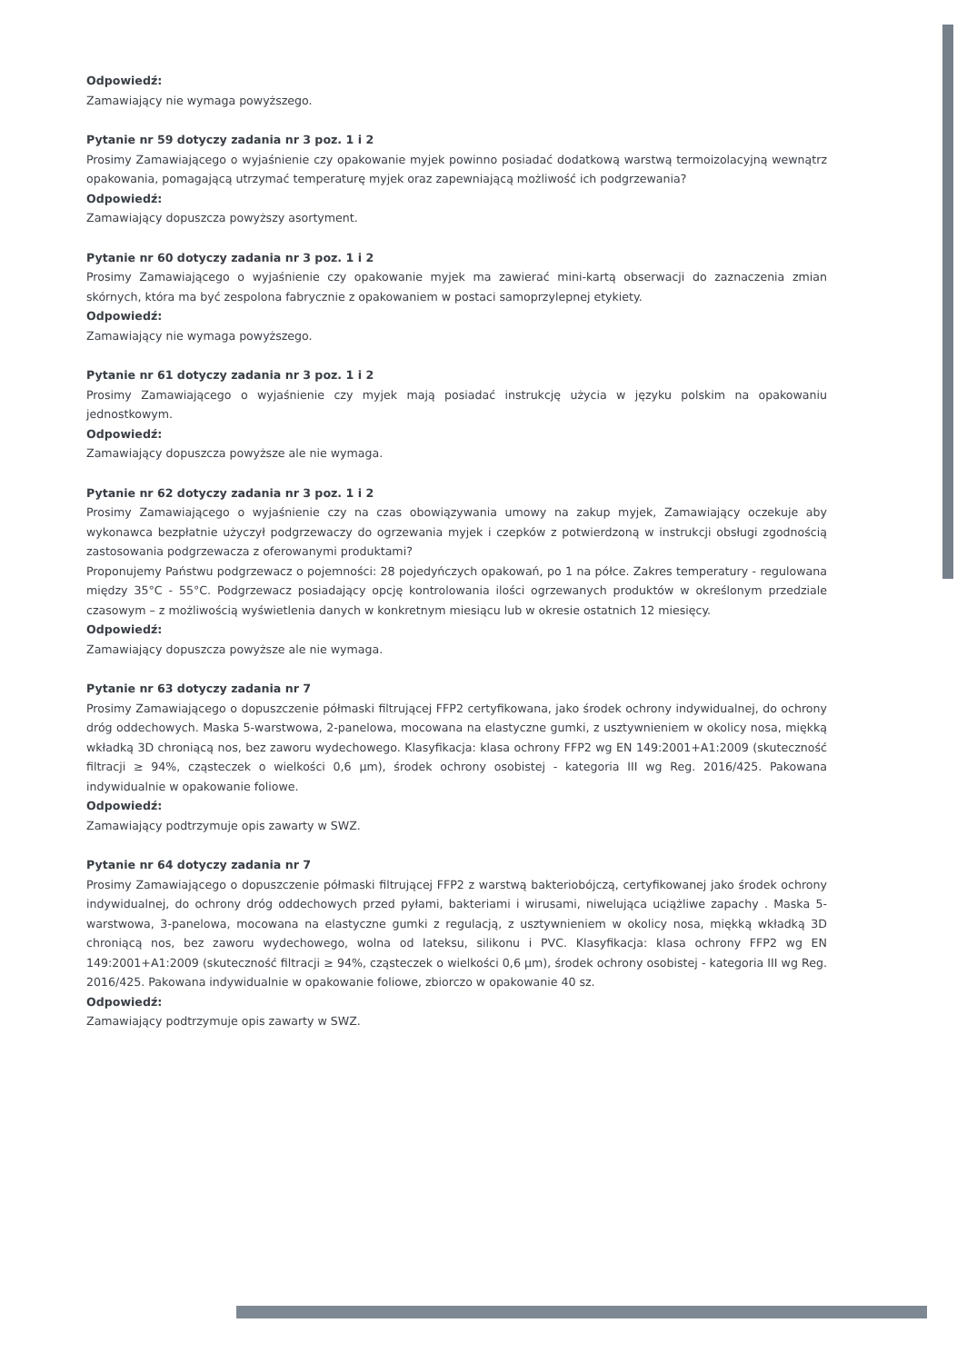Odpowiedź:
Zamawiający nie wymaga powyższego.
Pytanie nr 59 dotyczy zadania nr 3 poz. 1 i 2
Prosimy Zamawiającego o wyjaśnienie czy opakowanie myjek powinno posiadać dodatkową warstwą termoizolacyjną wewnątrz opakowania, pomagającą utrzymać temperaturę myjek oraz zapewniającą możliwość ich podgrzewania?
Odpowiedź:
Zamawiający dopuszcza powyższy asortyment.
Pytanie nr 60 dotyczy zadania nr 3 poz. 1 i 2
Prosimy Zamawiającego o wyjaśnienie czy opakowanie myjek ma zawierać mini-kartą obserwacji do zaznaczenia zmian skórnych, która ma być zespolona fabrycznie z opakowaniem w postaci samoprzylepnej etykiety.
Odpowiedź:
Zamawiający nie wymaga powyższego.
Pytanie nr 61 dotyczy zadania nr 3 poz. 1 i 2
Prosimy Zamawiającego o wyjaśnienie czy myjek mają posiadać instrukcję użycia w języku polskim na opakowaniu jednostkowym.
Odpowiedź:
Zamawiający dopuszcza powyższe ale nie wymaga.
Pytanie nr 62 dotyczy zadania nr 3 poz. 1 i 2
Prosimy Zamawiającego o wyjaśnienie czy na czas obowiązywania umowy na zakup myjek, Zamawiający oczekuje aby wykonawca bezpłatnie użyczył podgrzewaczy do ogrzewania myjek i czepków z potwierdzoną w instrukcji obsługi zgodnością zastosowania podgrzewacza z oferowanymi produktami?
Proponujemy Państwu podgrzewacz o pojemności: 28 pojedyńczych opakowań, po 1 na półce. Zakres temperatury - regulowana między 35°C - 55°C. Podgrzewacz posiadający opcję kontrolowania ilości ogrzewanych produktów w określonym przedziale czasowym – z możliwością wyświetlenia danych w konkretnym miesiącu lub w okresie ostatnich 12 miesięcy.
Odpowiedź:
Zamawiający dopuszcza powyższe ale nie wymaga.
Pytanie nr 63 dotyczy zadania nr 7
Prosimy Zamawiającego o dopuszczenie półmaski filtrującej FFP2 certyfikowana, jako środek ochrony indywidualnej, do ochrony dróg oddechowych. Maska 5-warstwowa, 2-panelowa, mocowana na elastyczne gumki, z usztywnieniem w okolicy nosa, miękką wkładką 3D chroniącą nos, bez zaworu wydechowego. Klasyfikacja: klasa ochrony FFP2 wg EN 149:2001+A1:2009 (skuteczność filtracji ≥ 94%, cząsteczek o wielkości 0,6 μm), środek ochrony osobistej - kategoria III wg Reg. 2016/425. Pakowana indywidualnie w opakowanie foliowe.
Odpowiedź:
Zamawiający podtrzymuje opis zawarty w SWZ.
Pytanie nr 64 dotyczy zadania nr 7
Prosimy Zamawiającego o dopuszczenie półmaski filtrującej FFP2 z warstwą bakteriobójczą, certyfikowanej jako środek ochrony indywidualnej, do ochrony dróg oddechowych przed pyłami, bakteriami i wirusami, niwelująca uciążliwe zapachy . Maska 5-warstwowa, 3-panelowa, mocowana na elastyczne gumki z regulacją, z usztywnieniem w okolicy nosa, miękką wkładką 3D chroniącą nos, bez zaworu wydechowego, wolna od lateksu, silikonu i PVC. Klasyfikacja: klasa ochrony FFP2 wg EN 149:2001+A1:2009 (skuteczność filtracji ≥ 94%, cząsteczek o wielkości 0,6 μm), środek ochrony osobistej - kategoria III wg Reg. 2016/425. Pakowana indywidualnie w opakowanie foliowe, zbiorczo w opakowanie 40 sz.
Odpowiedź:
Zamawiający podtrzymuje opis zawarty w SWZ.